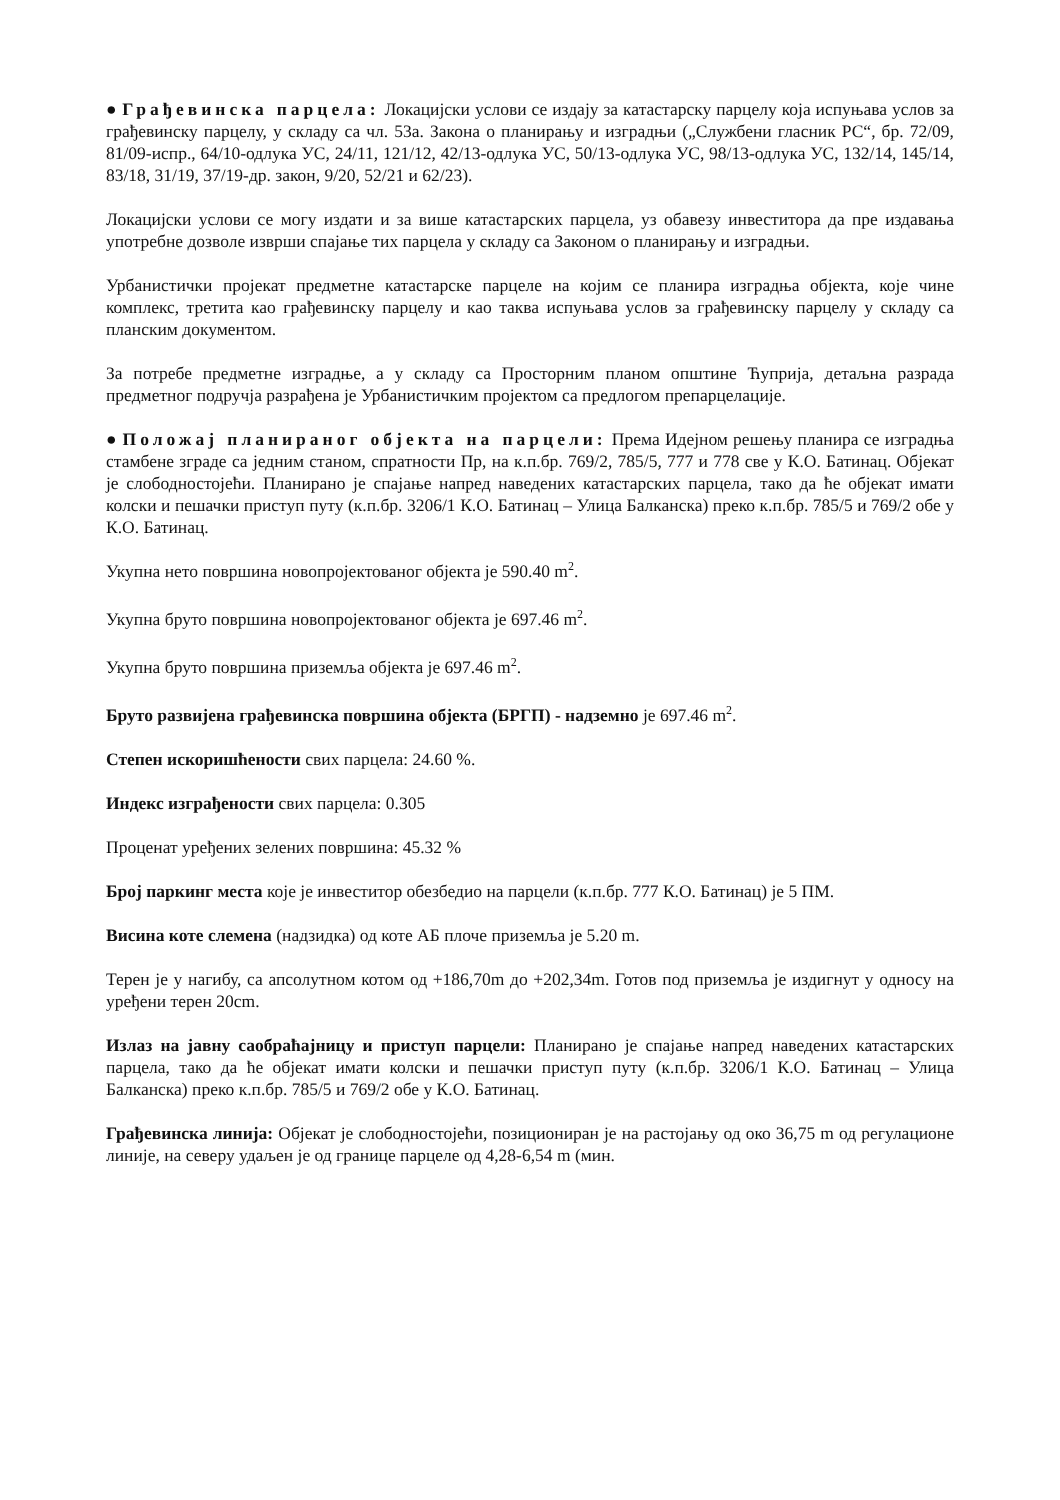● Грађевинска парцела: Локацијски услови се издају за катастарску парцелу која испуњава услов за грађевинску парцелу, у складу са чл. 53а. Закона о планирању и изградњи („Службени гласник РС“, бр. 72/09, 81/09-испр., 64/10-одлука УС, 24/11, 121/12, 42/13-одлука УС, 50/13-одлука УС, 98/13-одлука УС, 132/14, 145/14, 83/18, 31/19, 37/19-др. закон, 9/20, 52/21 и 62/23).
Локацијски услови се могу издати и за више катастарских парцела, уз обавезу инвеститора да пре издавања употребне дозволе изврши спајање тих парцела у складу са Законом о планирању и изградњи.
Урбанистички пројекат предметне катастарске парцеле на којим се планира изградња објекта, које чине комплекс, третита као грађевинску парцелу и као таква испуњава услов за грађевинску парцелу у складу са планским документом.
За потребе предметне изградње, а у складу са Просторним планом општине Ћуприја, детаљна разрада предметног подручја разрађена је Урбанистичким пројектом са предлогом препарцелације.
● Положај планираног објекта на парцели: Према Идејном решењу планира се изградња стамбене зграде са једним станом, спратности Пр, на к.п.бр. 769/2, 785/5, 777 и 778 све у К.О. Батинац. Објекат је слободностојећи. Планирано је спајање напред наведених катастарских парцела, тако да ће објекат имати колски и пешачки приступ путу (к.п.бр. 3206/1 К.О. Батинац – Улица Балканска) преко к.п.бр. 785/5 и 769/2 обе у К.О. Батинац.
Укупна нето површина новопројектованог објекта је 590.40 m<sup>2</sup>.
Укупна бруто површина новопројектованог објекта је 697.46 m<sup>2</sup>.
Укупна бруто површина приземља објекта је 697.46 m<sup>2</sup>.
Бруто развијена грађевинска површина објекта (БРГП) - надземно је 697.46 m<sup>2</sup>.
Степен искоришћености свих парцела: 24.60 %.
Индекс изграђености свих парцела: 0.305
Проценат уређених зелених површина: 45.32 %
Број паркинг места које је инвеститор обезбедио на парцели (к.п.бр. 777 К.О. Батинац) је 5 ПМ.
Висина коте слемена (надзидка) од коте АБ плоче приземља је 5.20 m.
Терен је у нагибу, са апсолутном котом од +186,70m до +202,34m. Готов под приземља је издигнут у односу на уређени терен 20cm.
Излаз на јавну саобраћајницу и приступ парцели: Планирано је спајање напред наведених катастарских парцела, тако да ће објекат имати колски и пешачки приступ путу (к.п.бр. 3206/1 К.О. Батинац – Улица Балканска) преко к.п.бр. 785/5 и 769/2 обе у К.О. Батинац.
Грађевинска линија: Објекат је слободностојећи, позициониран је на растојању од око 36,75 m од регулационе линије, на северу удаљен је од границе парцеле од 4,28-6,54 m (мин.